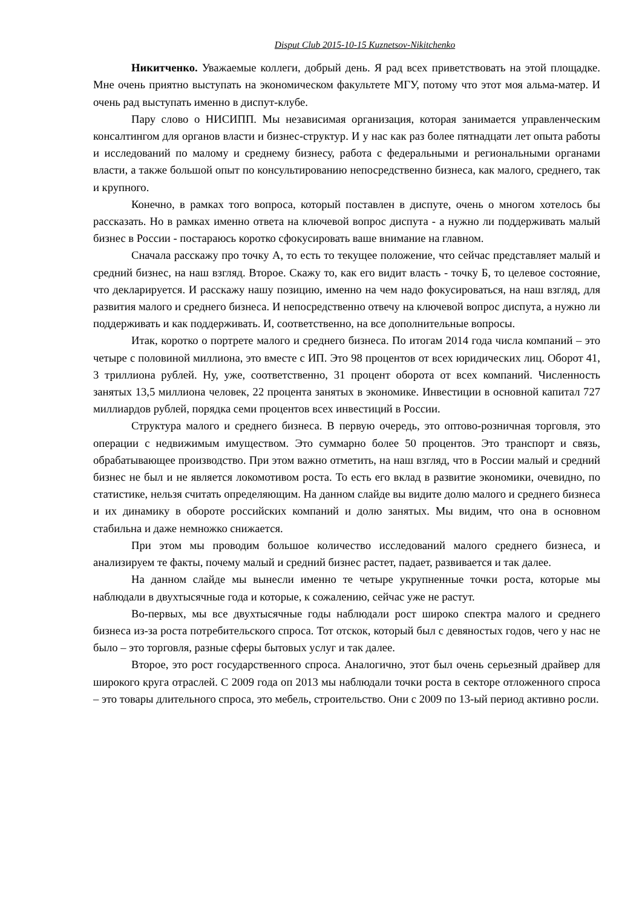Disput Club 2015-10-15 Kuznetsov-Nikitchenko
Никитченко. Уважаемые коллеги, добрый день. Я рад всех приветствовать на этой площадке. Мне очень приятно выступать на экономическом факультете МГУ, потому что этот моя альма-матер. И очень рад выступать именно в диспут-клубе.
Пару слово о НИСИПП. Мы независимая организация, которая занимается управленческим консалтингом для органов власти и бизнес-структур. И у нас как раз более пятнадцати лет опыта работы и исследований по малому и среднему бизнесу, работа с федеральными и региональными органами власти, а также большой опыт по консультированию непосредственно бизнеса, как малого, среднего, так и крупного.
Конечно, в рамках того вопроса, который поставлен в диспуте, очень о многом хотелось бы рассказать. Но в рамках именно ответа на ключевой вопрос диспута - а нужно ли поддерживать малый бизнес в России - постараюсь коротко сфокусировать ваше внимание на главном.
Сначала расскажу про точку А, то есть то текущее положение, что сейчас представляет малый и средний бизнес, на наш взгляд. Второе. Скажу то, как его видит власть - точку Б, то целевое состояние, что декларируется. И расскажу нашу позицию, именно на чем надо фокусироваться, на наш взгляд, для развития малого и среднего бизнеса. И непосредственно отвечу на ключевой вопрос диспута, а нужно ли поддерживать и как поддерживать. И, соответственно, на все дополнительные вопросы.
Итак, коротко о портрете малого и среднего бизнеса. По итогам 2014 года числа компаний – это четыре с половиной миллиона, это вместе с ИП. Это 98 процентов от всех юридических лиц. Оборот 41, 3 триллиона рублей. Ну, уже, соответственно, 31 процент оборота от всех компаний. Численность занятых 13,5 миллиона человек, 22 процента занятых в экономике. Инвестиции в основной капитал 727 миллиардов рублей, порядка семи процентов всех инвестиций в России.
Структура малого и среднего бизнеса. В первую очередь, это оптово-розничная торговля, это операции с недвижимым имуществом. Это суммарно более 50 процентов. Это транспорт и связь, обрабатывающее производство. При этом важно отметить, на наш взгляд, что в России малый и средний бизнес не был и не является локомотивом роста. То есть его вклад в развитие экономики, очевидно, по статистике, нельзя считать определяющим. На данном слайде вы видите долю малого и среднего бизнеса и их динамику в обороте российских компаний и долю занятых. Мы видим, что она в основном стабильна и даже немножко снижается.
При этом мы проводим большое количество исследований малого среднего бизнеса, и анализируем те факты, почему малый и средний бизнес растет, падает, развивается и так далее.
На данном слайде мы вынесли именно те четыре укрупненные точки роста, которые мы наблюдали в двухтысячные года и которые, к сожалению, сейчас уже не растут.
Во-первых, мы все двухтысячные годы наблюдали рост широко спектра малого и среднего бизнеса из-за роста потребительского спроса. Тот отскок, который был с девяностых годов, чего у нас не было – это торговля, разные сферы бытовых услуг и так далее.
Второе, это рост государственного спроса. Аналогично, этот был очень серьезный драйвер для широкого круга отраслей. С 2009 года оп 2013 мы наблюдали точки роста в секторе отложенного спроса – это товары длительного спроса, это мебель, строительство. Они с 2009 по 13-ый период активно росли.